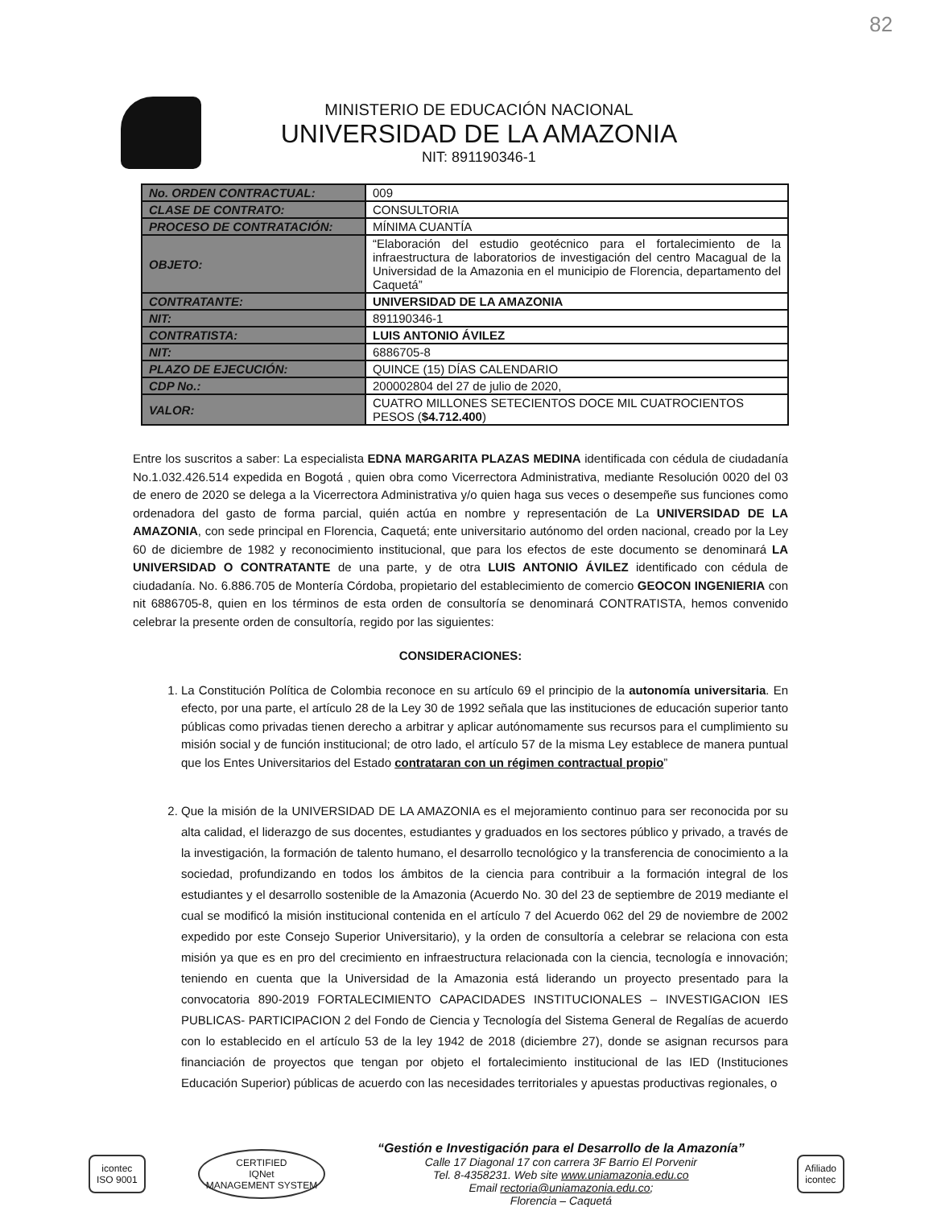82
MINISTERIO DE EDUCACIÓN NACIONAL
UNIVERSIDAD DE LA AMAZONIA
NIT: 891190346-1
| No. ORDEN CONTRACTUAL: | 009 |
| CLASE DE CONTRATO: | CONSULTORIA |
| PROCESO DE CONTRATACIÓN: | MÍNIMA CUANTÍA |
| OBJETO: | “Elaboración del estudio geotécnico para el fortalecimiento de la infraestructura de laboratorios de investigación del centro Macagual de la Universidad de la Amazonia en el municipio de Florencia, departamento del Caquetá” |
| CONTRATANTE: | UNIVERSIDAD DE LA AMAZONIA |
| NIT: | 891190346-1 |
| CONTRATISTA: | LUIS ANTONIO ÁVILEZ |
| NIT: | 6886705-8 |
| PLAZO DE EJECUCIÓN: | QUINCE (15) DÍAS CALENDARIO |
| CDP No.: | 200002804 del 27 de julio de 2020, |
| VALOR: | CUATRO MILLONES SETECIENTOS DOCE MIL CUATROCIENTOS PESOS ( $4.712.400 ) |
Entre los suscritos a saber: La especialista EDNA MARGARITA PLAZAS MEDINA identificada con cédula de ciudadanía No.1.032.426.514 expedida en Bogotá , quien obra como Vicerrectora Administrativa, mediante Resolución 0020 del 03 de enero de 2020 se delega a la Vicerrectora Administrativa y/o quien haga sus veces o desempeñe sus funciones como ordenadora del gasto de forma parcial, quién actúa en nombre y representación de La UNIVERSIDAD DE LA AMAZONIA, con sede principal en Florencia, Caquetá; ente universitario autónomo del orden nacional, creado por la Ley 60 de diciembre de 1982 y reconocimiento institucional, que para los efectos de este documento se denominará LA UNIVERSIDAD O CONTRATANTE de una parte, y de otra LUIS ANTONIO ÁVILEZ identificado con cédula de ciudadanía. No. 6.886.705 de Montería Córdoba, propietario del establecimiento de comercio GEOCON INGENIERIA con nit 6886705-8, quien en los términos de esta orden de consultoría se denominará CONTRATISTA, hemos convenido celebrar la presente orden de consultoría, regido por las siguientes:
CONSIDERACIONES:
1. La Constitución Política de Colombia reconoce en su artículo 69 el principio de la autonomía universitaria. En efecto, por una parte, el artículo 28 de la Ley 30 de 1992 señala que las instituciones de educación superior tanto públicas como privadas tienen derecho a arbitrar y aplicar autónomamente sus recursos para el cumplimiento su misión social y de función institucional; de otro lado, el artículo 57 de la misma Ley establece de manera puntual que los Entes Universitarios del Estado contrataran con un régimen contractual propio”
2. Que la misión de la UNIVERSIDAD DE LA AMAZONIA es el mejoramiento continuo para ser reconocida por su alta calidad, el liderazgo de sus docentes, estudiantes y graduados en los sectores público y privado, a través de la investigación, la formación de talento humano, el desarrollo tecnológico y la transferencia de conocimiento a la sociedad, profundizando en todos los ámbitos de la ciencia para contribuir a la formación integral de los estudiantes y el desarrollo sostenible de la Amazonia (Acuerdo No. 30 del 23 de septiembre de 2019 mediante el cual se modificó la misión institucional contenida en el artículo 7 del Acuerdo 062 del 29 de noviembre de 2002 expedido por este Consejo Superior Universitario), y la orden de consultoría a celebrar se relaciona con esta misión ya que es en pro del crecimiento en infraestructura relacionada con la ciencia, tecnología e innovación; teniendo en cuenta que la Universidad de la Amazonia está liderando un proyecto presentado para la convocatoria 890-2019 FORTALECIMIENTO CAPACIDADES INSTITUCIONALES – INVESTIGACION IES PUBLICAS- PARTICIPACION 2 del Fondo de Ciencia y Tecnología del Sistema General de Regalías de acuerdo con lo establecido en el artículo 53 de la ley 1942 de 2018 (diciembre 27), donde se asignan recursos para financiación de proyectos que tengan por objeto el fortalecimiento institucional de las IED (Instituciones Educación Superior) públicas de acuerdo con las necesidades territoriales y apuestas productivas regionales, o
icontec
ISO 9001
CERTIFIED
IQNet
MANAGEMENT SYSTEM
“Gestión e Investigación para el Desarrollo de la Amazonía”
Calle 17 Diagonal 17 con carrera 3F Barrio El Porvenir
Tel. 8-4358231. Web site www.uniamazonia.edu.co
Email rectoria@uniamazonia.edu.co;
Florencia – Caquetá
Afiliado
icontec